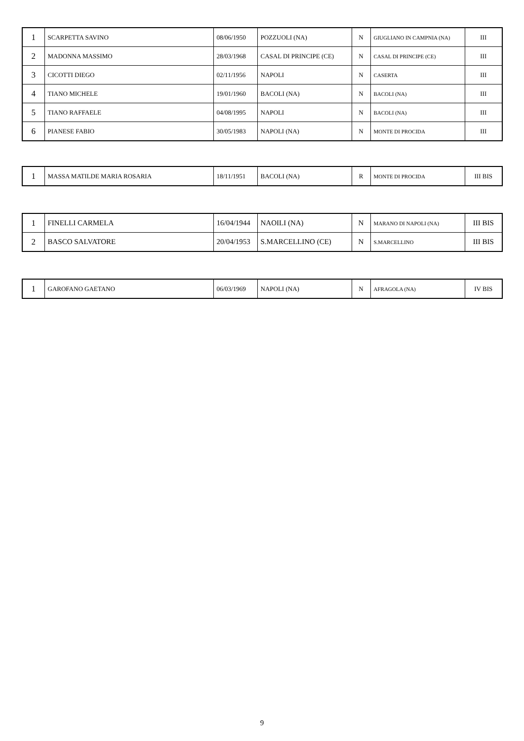| 1 | SCARPETTA SAVINO | 08/06/1950 | POZZUOLI (NA) | N | GIUGLIANO IN CAMPNIA (NA) | III |
| 2 | MADONNA MASSIMO | 28/03/1968 | CASAL DI PRINCIPE (CE) | N | CASAL DI PRINCIPE (CE) | III |
| 3 | CICOTTI DIEGO | 02/11/1956 | NAPOLI | N | CASERTA | III |
| 4 | TIANO MICHELE | 19/01/1960 | BACOLI (NA) | N | BACOLI (NA) | III |
| 5 | TIANO RAFFAELE | 04/08/1995 | NAPOLI | N | BACOLI (NA) | III |
| 6 | PIANESE FABIO | 30/05/1983 | NAPOLI (NA) | N | MONTE DI PROCIDA | III |
| 1 | MASSA MATILDE MARIA ROSARIA | 18/11/1951 | BACOLI (NA) | R | MONTE DI PROCIDA | III BIS |
| 1 | FINELLI CARMELA | 16/04/1944 | NAOILI (NA) | N | MARANO DI NAPOLI (NA) | III BIS |
| 2 | BASCO SALVATORE | 20/04/1953 | S.MARCELLINO (CE) | N | S.MARCELLINO | III BIS |
| 1 | GAROFANO GAETANO | 06/03/1969 | NAPOLI (NA) | N | AFRAGOLA (NA) | IV BIS |
9